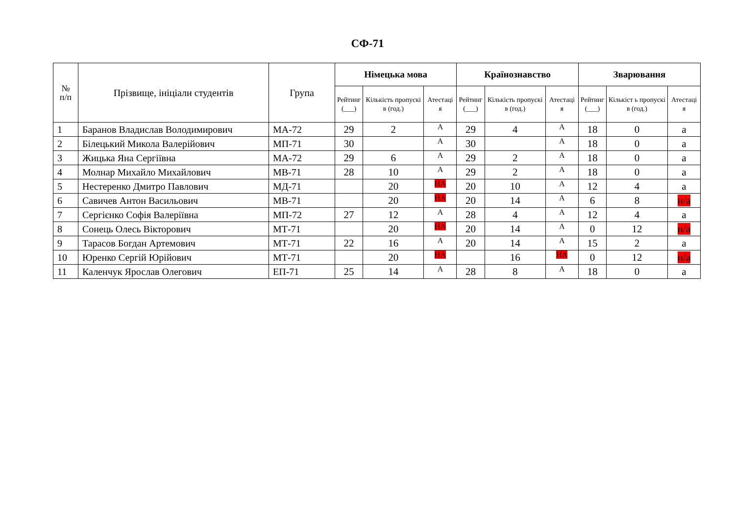СФ-71
| № п/п | Прізвище, ініціали студентів | Група | Німецька мова | | | Країнознавство | | | Зварювання | | |
| --- | --- | --- | --- | --- | --- | --- | --- | --- | --- | --- | --- |
| | | | Рейтинг (___) | Кількість пропускі в (год.) | Атестаці я | Рейтинг (___) | Кількість пропускі в (год.) | Атестаці я | Рейтинг (___) | Кількіст ь пропускі в (год.) | Атестаці я |
| 1 | Баранов Владислав Володимирович | МА-72 | 29 | 2 | А | 29 | 4 | А | 18 | 0 | а |
| 2 | Білецький Микола Валерійович | МП-71 | 30 | | А | 30 | | А | 18 | 0 | а |
| 3 | Жицька Яна Сергіївна | МА-72 | 29 | 6 | А | 29 | 2 | А | 18 | 0 | а |
| 4 | Молнар Михайло Михайлович | МВ-71 | 28 | 10 | А | 29 | 2 | А | 18 | 0 | а |
| 5 | Нестеренко Дмитро Павлович | МД-71 | | 20 | НА | 20 | 10 | А | 12 | 4 | а |
| 6 | Савичев Антон Васильович | МВ-71 | | 20 | НА | 20 | 14 | А | 6 | 8 | н/а |
| 7 | Сергієнко Софія Валеріївна | МП-72 | 27 | 12 | А | 28 | 4 | А | 12 | 4 | а |
| 8 | Сонець Олесь Вікторович | МТ-71 | | 20 | НА | 20 | 14 | А | 0 | 12 | н/а |
| 9 | Тарасов Богдан Артемович | МТ-71 | 22 | 16 | А | 20 | 14 | А | 15 | 2 | а |
| 10 | Юренко Сергій Юрійович | МТ-71 | | 20 | НА | | 16 | НА | 0 | 12 | н/а |
| 11 | Каленчук Ярослав Олегович | ЕП-71 | 25 | 14 | А | 28 | 8 | А | 18 | 0 | а |